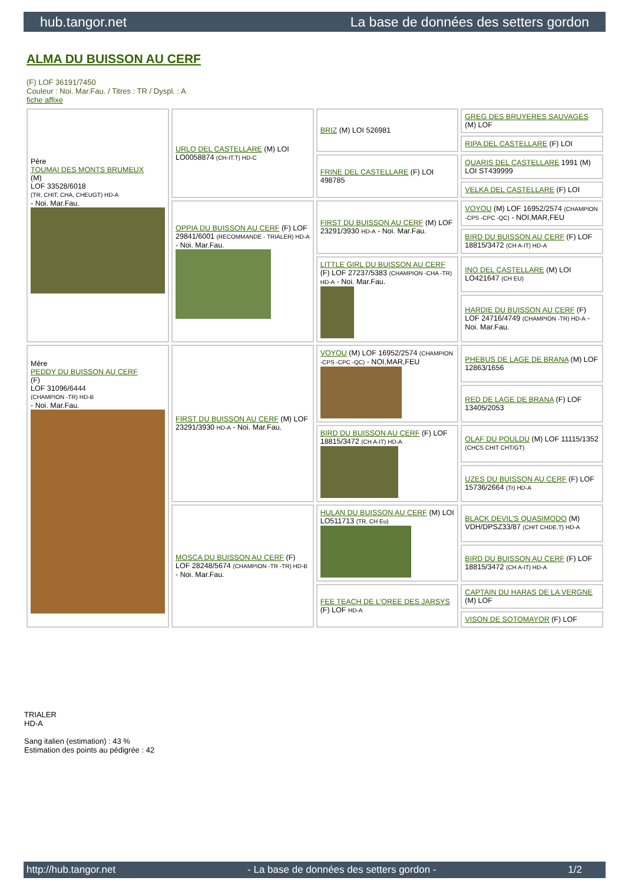hub.tangor.net La base de données des setters gordon
ALMA DU BUISSON AU CERF
(F) LOF 36191/7450
Couleur : Noi. Mar.Fau. / Titres : TR / Dyspl. : A
fiche affixe
| Père TOUMAI DES MONTS BRUMEUX (M) LOF 33528/6018 (TR, CHIT, CHA, CHEUGT) HD-A - Noi. Mar.Fau. | URLO DEL CASTELLARE (M) LOI LO0058874 (CH-IT.T) HD-C | BRIZ (M) LOI 526981 | GREG DES BRUYERES SAUVAGES (M) LOF |
| | | | RIPA DEL CASTELLARE (F) LOI |
| | | FRINE DEL CASTELLARE (F) LOI 498785 | QUARIS DEL CASTELLARE 1991 (M) LOI ST439999 |
| | | | VELKA DEL CASTELLARE (F) LOI |
| | OPPIA DU BUISSON AU CERF (F) LOF 29841/6001 (RECOMMANDE - TRIALER) HD-A - Noi. Mar.Fau. | FIRST DU BUISSON AU CERF (M) LOF 23291/3930 HD-A - Noi. Mar.Fau. | VOYOU (M) LOF 16952/2574 (CHAMPION -CPS -CPC -QC) - NOI,MAR,FEU |
| | | | BIRD DU BUISSON AU CERF (F) LOF 18815/3472 (CH A-IT) HD-A |
| | | LITTLE GIRL DU BUISSON AU CERF (F) LOF 27237/5383 (CHAMPION -CHA -TR) HD-A - Noi. Mar.Fau. | INO DEL CASTELLARE (M) LOI LO421647 (CH EU) |
| | | | HARDIE DU BUISSON AU CERF (F) LOF 24716/4749 (CHAMPION -TR) HD-A - Noi. Mar.Fau. |
| Mère PEDDY DU BUISSON AU CERF (F) LOF 31096/6444 (CHAMPION -TR) HD-B - Noi. Mar.Fau. | FIRST DU BUISSON AU CERF (M) LOF 23291/3930 HD-A - Noi. Mar.Fau. | VOYOU (M) LOF 16952/2574 (CHAMPION -CPS -CPC -QC) - NOI,MAR,FEU | PHEBUS DE LAGE DE BRANA (M) LOF 12863/1656 |
| | | | RED DE LAGE DE BRANA (F) LOF 13405/2053 |
| | | BIRD DU BUISSON AU CERF (F) LOF 18815/3472 (CH A-IT) HD-A | OLAF DU POULDU (M) LOF 11115/1352 (CHCS CHIT CHT/GT) |
| | | | UZES DU BUISSON AU CERF (F) LOF 15736/2664 (Tr) HD-A |
| | MOSCA DU BUISSON AU CERF (F) LOF 28248/5674 (CHAMPION -TR -TR) HD-B - Noi. Mar.Fau. | HULAN DU BUISSON AU CERF (M) LOI LO511713 (TR, CH Eu) | BLACK DEVIL'S QUASIMODO (M) VDH/DPSZ33/87 (CHIT CHDE.T) HD-A |
| | | | BIRD DU BUISSON AU CERF (F) LOF 18815/3472 (CH A-IT) HD-A |
| | | FEE TEACH DE L'OREE DES JARSYS (F) LOF HD-A | CAPTAIN DU HARAS DE LA VERGNE (M) LOF |
| | | | VISON DE SOTOMAYOR (F) LOF |
TRIALER
HD-A
Sang italien (estimation) : 43 %
Estimation des points au pédigrée : 42
http://hub.tangor.net - La base de données des setters gordon - 1/2